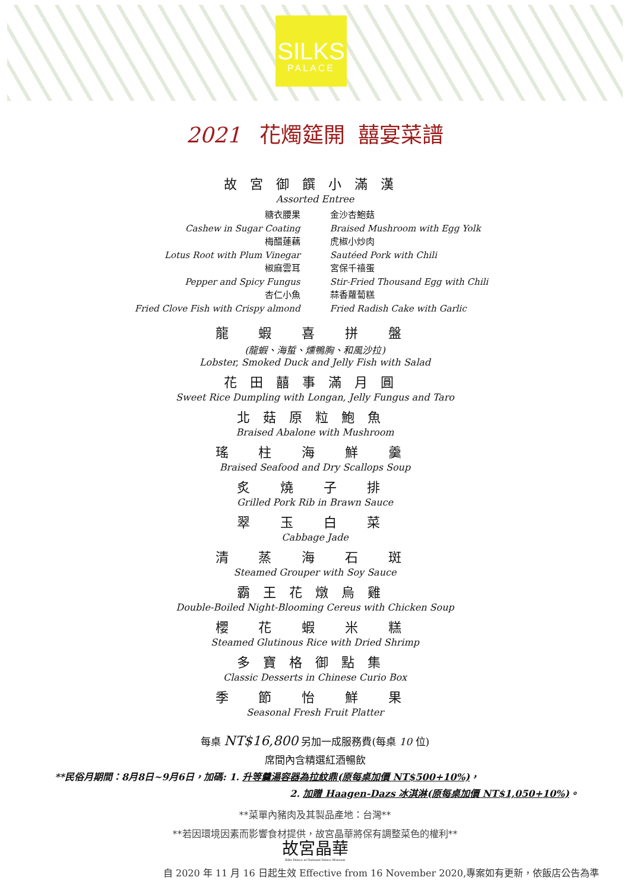SILKS
PALACE
2021 花燭筵開 囍宴菜譜
故宮御饌小滿漢
Assorted Entree
糖衣腰果
Cashew in Sugar Coating
梅醋蓮藕
Lotus Root with Plum Vinegar
椒麻雲耳
Pepper and Spicy Fungus
杏仁小魚
Fried Clove Fish with Crispy almond
金沙杏鮑菇
Braised Mushroom with Egg Yolk
虎椒小炒肉
Sautéed Pork with Chili
宮保千禧蛋
Stir-Fried Thousand Egg with Chili
蒜香蘿蔔糕
Fried Radish Cake with Garlic
龍 蝦 喜 拼 盤
(龍蝦、海蜇、燻鴨胸、和風沙拉)
Lobster, Smoked Duck and Jelly Fish with Salad
花田囍事滿月圓
Sweet Rice Dumpling with Longan, Jelly Fungus and Taro
北菇原粒鮑魚
Braised Abalone with Mushroom
瑤 柱 海 鮮 羹
Braised Seafood and Dry Scallops Soup
炙 燒 子 排
Grilled Pork Rib in Brawn Sauce
翠 玉 白 菜
Cabbage Jade
清 蒸 海 石 斑
Steamed Grouper with Soy Sauce
霸王花燉烏雞
Double-Boiled Night-Blooming Cereus with Chicken Soup
櫻 花 蝦 米 糕
Steamed Glutinous Rice with Dried Shrimp
多寶格御點集
Classic Desserts in Chinese Curio Box
季 節 怡 鮮 果
Seasonal Fresh Fruit Platter
每桌 NT$16,800 另加一成服務費(每桌 10 位)
席間內含精選紅酒暢飲
**民俗月期間：8月8日~9月6日，加碼: 1. 升等羹湯容器為拉紋鼎(原每桌加價 NT$500+10%)，
2. 加贈 Haagen-Dazs 冰淇淋(原每桌加價 NT$1,050+10%)。
**菜單內豬肉及其製品產地：台灣**
**若因環境因素而影響食材提供，故宮晶華將保有調整菜色的權利**
故宮晶華
Silks Palace at National Palace Museum
自 2020 年 11 月 16 日起生效 Effective from 16 November 2020,專案如有更新，依飯店公告為準